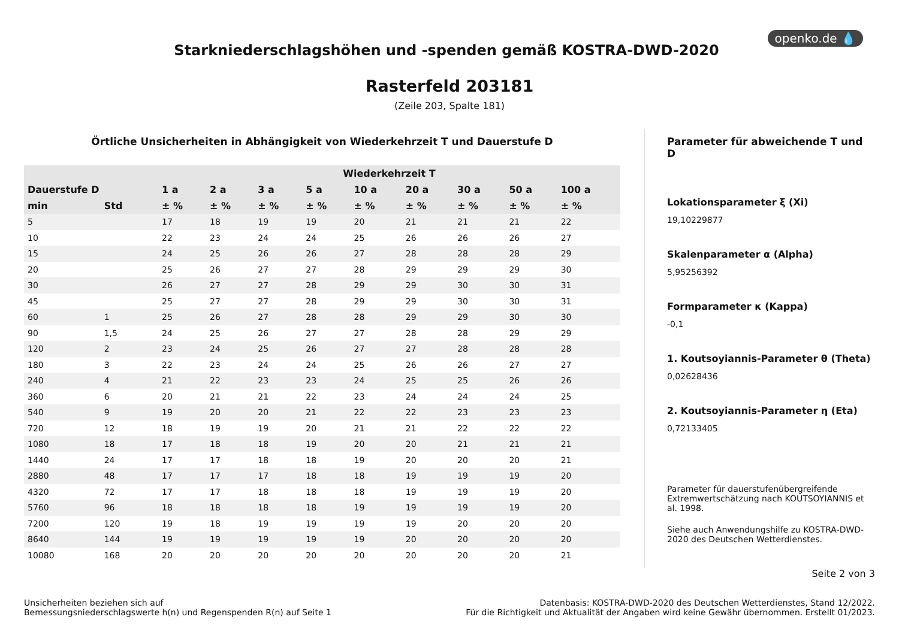openko.de 💧
Starkniederschlagshöhen und -spenden gemäß KOSTRA-DWD-2020
Rasterfeld 203181
(Zeile 203, Spalte 181)
Örtliche Unsicherheiten in Abhängigkeit von Wiederkehrzeit T und Dauerstufe D
| | | Wiederkehrzeit T | | | | | | | | |
| --- | --- | --- | --- | --- | --- | --- | --- | --- | --- | --- |
| Dauerstufe D | | 1 a | 2 a | 3 a | 5 a | 10 a | 20 a | 30 a | 50 a | 100 a |
| min | Std | ± % | ± % | ± % | ± % | ± % | ± % | ± % | ± % | ± % |
| 5 | | 17 | 18 | 19 | 19 | 20 | 21 | 21 | 21 | 22 |
| 10 | | 22 | 23 | 24 | 24 | 25 | 26 | 26 | 26 | 27 |
| 15 | | 24 | 25 | 26 | 26 | 27 | 28 | 28 | 28 | 29 |
| 20 | | 25 | 26 | 27 | 27 | 28 | 29 | 29 | 29 | 30 |
| 30 | | 26 | 27 | 27 | 28 | 29 | 29 | 30 | 30 | 31 |
| 45 | | 25 | 27 | 27 | 28 | 29 | 29 | 30 | 30 | 31 |
| 60 | 1 | 25 | 26 | 27 | 28 | 28 | 29 | 29 | 30 | 30 |
| 90 | 1,5 | 24 | 25 | 26 | 27 | 27 | 28 | 28 | 29 | 29 |
| 120 | 2 | 23 | 24 | 25 | 26 | 27 | 27 | 28 | 28 | 28 |
| 180 | 3 | 22 | 23 | 24 | 24 | 25 | 26 | 26 | 27 | 27 |
| 240 | 4 | 21 | 22 | 23 | 23 | 24 | 25 | 25 | 26 | 26 |
| 360 | 6 | 20 | 21 | 21 | 22 | 23 | 24 | 24 | 24 | 25 |
| 540 | 9 | 19 | 20 | 20 | 21 | 22 | 22 | 23 | 23 | 23 |
| 720 | 12 | 18 | 19 | 19 | 20 | 21 | 21 | 22 | 22 | 22 |
| 1080 | 18 | 17 | 18 | 18 | 19 | 20 | 20 | 21 | 21 | 21 |
| 1440 | 24 | 17 | 17 | 18 | 18 | 19 | 20 | 20 | 20 | 21 |
| 2880 | 48 | 17 | 17 | 17 | 18 | 18 | 19 | 19 | 19 | 20 |
| 4320 | 72 | 17 | 17 | 18 | 18 | 18 | 19 | 19 | 19 | 20 |
| 5760 | 96 | 18 | 18 | 18 | 18 | 19 | 19 | 19 | 19 | 20 |
| 7200 | 120 | 19 | 18 | 19 | 19 | 19 | 19 | 20 | 20 | 20 |
| 8640 | 144 | 19 | 19 | 19 | 19 | 19 | 20 | 20 | 20 | 20 |
| 10080 | 168 | 20 | 20 | 20 | 20 | 20 | 20 | 20 | 20 | 21 |
Parameter für abweichende T und D
Lokationsparameter ξ (Xi)
19,10229877
Skalenparameter α (Alpha)
5,95256392
Formparameter κ (Kappa)
-0,1
1. Koutsoyiannis-Parameter θ (Theta)
0,02628436
2. Koutsoyiannis-Parameter η (Eta)
0,72133405
Parameter für dauerstufenübergreifende Extremwertschätzung nach KOUTSOYIANNIS et al. 1998.
Siehe auch Anwendungshilfe zu KOSTRA-DWD-2020 des Deutschen Wetterdienstes.
Seite 2 von 3
Unsicherheiten beziehen sich auf
Bemessungsniederschlagswerte h(n) und Regenspenden R(n) auf Seite 1
Datenbasis: KOSTRA-DWD-2020 des Deutschen Wetterdienstes, Stand 12/2022.
Für die Richtigkeit und Aktualität der Angaben wird keine Gewähr übernommen. Erstellt 01/2023.